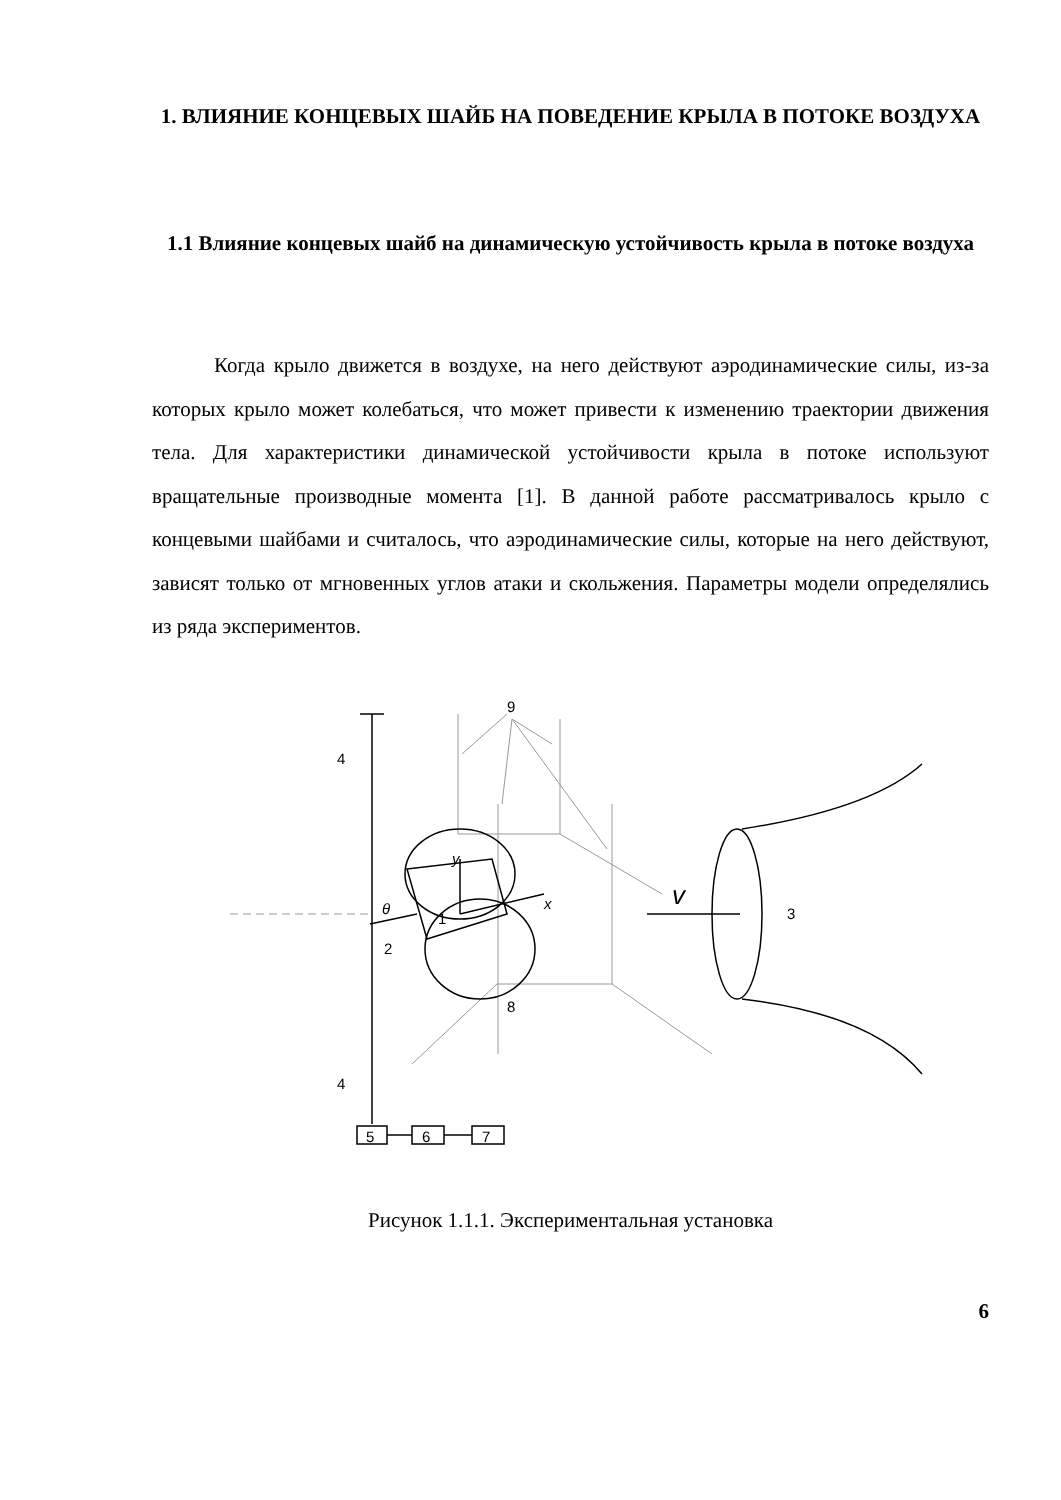1. ВЛИЯНИЕ КОНЦЕВЫХ ШАЙБ НА ПОВЕДЕНИЕ КРЫЛА В ПОТОКЕ ВОЗДУХА
1.1 Влияние концевых шайб на динамическую устойчивость крыла в потоке воздуха
Когда крыло движется в воздухе, на него действуют аэродинамические силы, из-за которых крыло может колебаться, что может привести к изменению траектории движения тела. Для характеристики динамической устойчивости крыла в потоке используют вращательные производные момента [1]. В данной работе рассматривалось крыло с концевыми шайбами и считалось, что аэродинамические силы, которые на него действуют, зависят только от мгновенных углов атаки и скольжения. Параметры модели определялись из ряда экспериментов.
9
4
4
1
2
3
8
y
x
θ
v
5
6
7
Рисунок 1.1.1. Экспериментальная установка
6